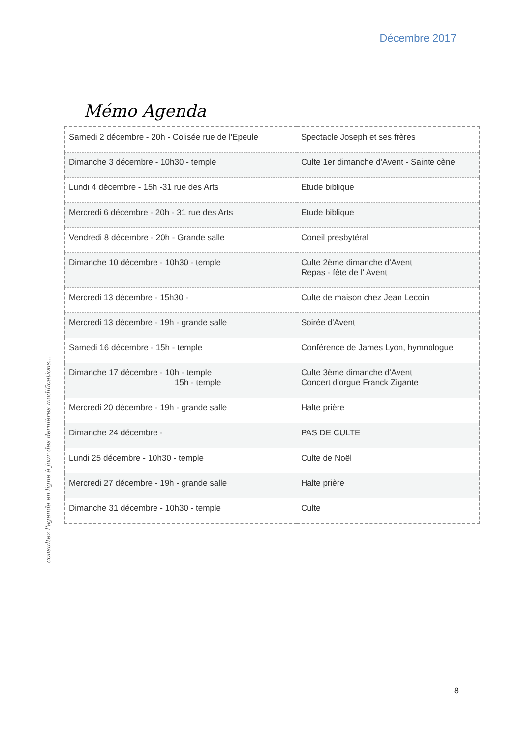Décembre 2017
consultez l'agenda en ligne à jour des dernières modifications...
Mémo Agenda
| Samedi 2 décembre - 20h - Colisée rue de l'Epeule | Spectacle Joseph et ses frères |
| Dimanche 3 décembre - 10h30 - temple | Culte 1er dimanche d'Avent - Sainte cène |
| Lundi 4 décembre - 15h -31 rue des Arts | Etude biblique |
| Mercredi 6 décembre - 20h - 31 rue des Arts | Etude biblique |
| Vendredi 8 décembre - 20h - Grande salle | Coneil presbytéral |
| Dimanche 10 décembre - 10h30 - temple | Culte 2ème dimanche d'Avent Repas - fête de l' Avent |
| Mercredi 13 décembre - 15h30 - | Culte de maison chez Jean Lecoin |
| Mercredi 13 décembre - 19h - grande salle | Soirée d'Avent |
| Samedi 16 décembre - 15h - temple | Conférence de James Lyon, hymnologue |
| Dimanche 17 décembre - 10h - temple 15h - temple | Culte 3ème dimanche d'Avent Concert d'orgue Franck Zigante |
| Mercredi 20 décembre - 19h - grande salle | Halte prière |
| Dimanche 24 décembre - | PAS DE CULTE |
| Lundi 25 décembre - 10h30 - temple | Culte de Noël |
| Mercredi 27 décembre - 19h - grande salle | Halte prière |
| Dimanche 31 décembre - 10h30 - temple | Culte |
8